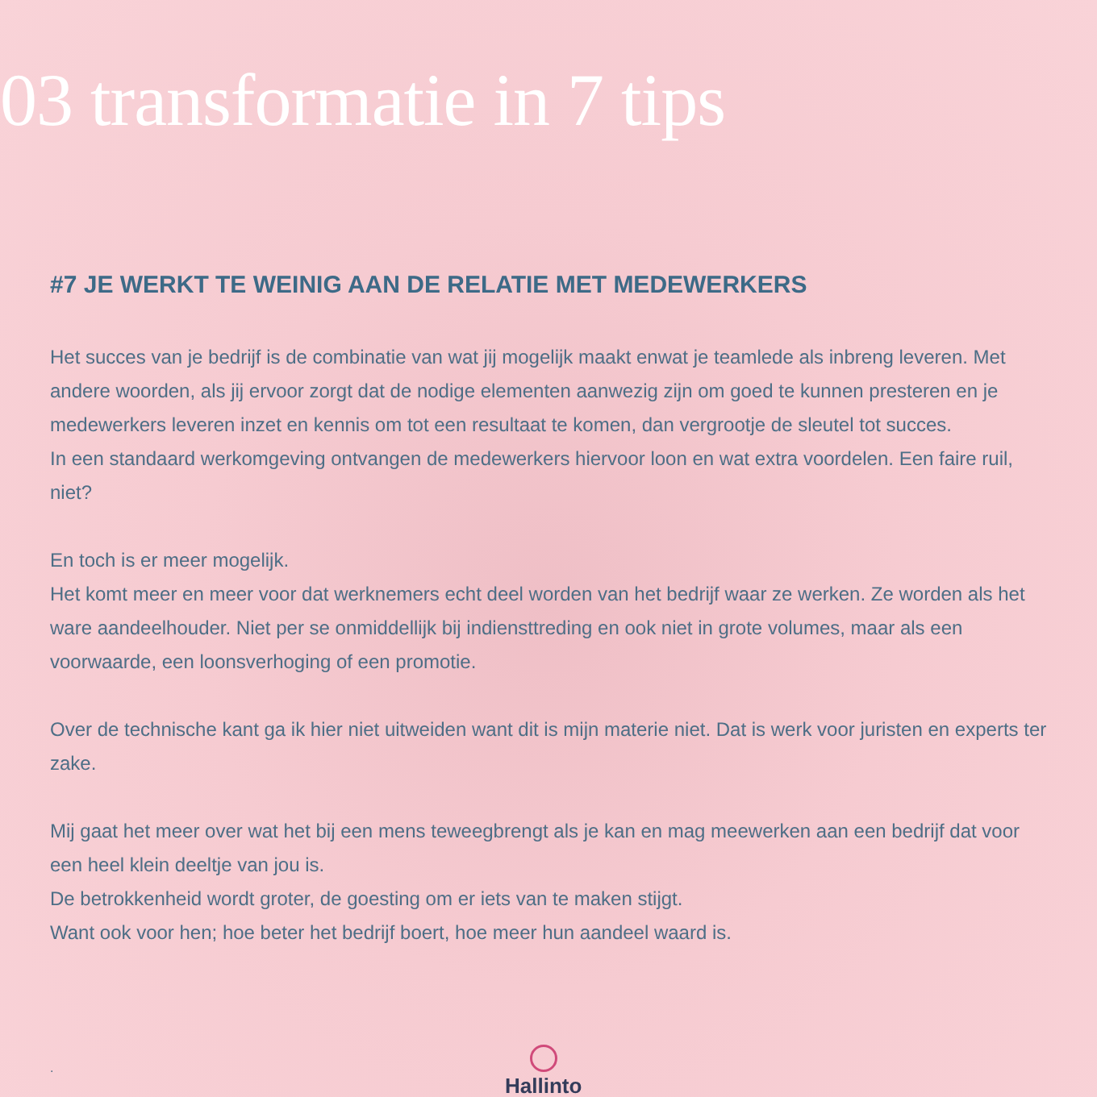03 transformatie in 7 tips
#7 JE WERKT TE WEINIG AAN DE RELATIE MET MEDEWERKERS
Het succes van je bedrijf is de combinatie van wat jij mogelijk maakt enwat je teamlede als inbreng leveren. Met andere woorden, als jij ervoor zorgt dat de nodige elementen aanwezig zijn om goed te kunnen presteren en je medewerkers leveren inzet en kennis om tot een resultaat te komen, dan vergrootje de sleutel tot succes.
In een standaard werkomgeving ontvangen de medewerkers hiervoor loon en wat extra voordelen. Een faire ruil, niet?
En toch is er meer mogelijk.
Het komt meer en meer voor dat werknemers echt deel worden van het bedrijf waar ze werken. Ze worden als het ware aandeelhouder. Niet per se onmiddellijk bij indiensttreding en ook niet in grote volumes, maar als een voorwaarde, een loonsverhoging of een promotie.
Over de technische kant ga ik hier niet uitweiden want dit is mijn materie niet. Dat is werk voor juristen en experts ter zake.
Mij gaat het meer over wat het bij een mens teweegbrengt als je kan en mag meewerken aan een bedrijf dat voor een heel klein deeltje van jou is.
De betrokkenheid wordt groter, de goesting om er iets van te maken stijgt.
Want ook voor hen; hoe beter het bedrijf boert, hoe meer hun aandeel waard is.
. Hallinto